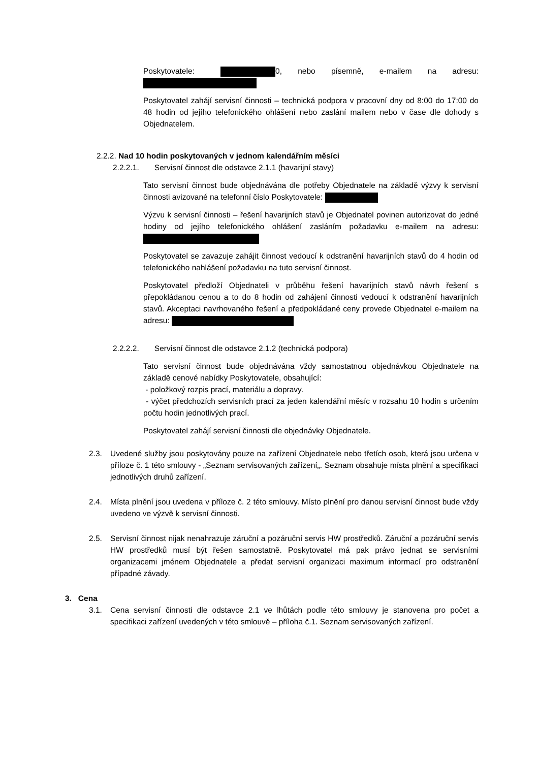Poskytovatele: 0, nebo písemně, e-mailem na adresu:
Poskytovatel zahájí servisní činnosti – technická podpora v pracovní dny od 8:00 do 17:00 do 48 hodin od jejího telefonického ohlášení nebo zaslání mailem nebo v čase dle dohody s Objednatelem.
2.2.2. Nad 10 hodin poskytovaných v jednom kalendářním měsíci
2.2.2.1. Servisní činnost dle odstavce 2.1.1 (havarijní stavy)
Tato servisní činnost bude objednávána dle potřeby Objednatele na základě výzvy k servisní činnosti avizované na telefonní číslo Poskytovatele:
Výzvu k servisní činnosti – řešení havarijních stavů je Objednatel povinen autorizovat do jedné hodiny od jejího telefonického ohlášení zasláním požadavku e-mailem na adresu:
Poskytovatel se zavazuje zahájit činnost vedoucí k odstranění havarijních stavů do 4 hodin od telefonického nahlášení požadavku na tuto servisní činnost.
Poskytovatel předloží Objednateli v průběhu řešení havarijních stavů návrh řešení s přepokládanou cenou a to do 8 hodin od zahájení činnosti vedoucí k odstranění havarijních stavů. Akceptaci navrhovaného řešení a předpokládané ceny provede Objednatel e-mailem na adresu:
2.2.2.2. Servisní činnost dle odstavce 2.1.2 (technická podpora)
Tato servisní činnost bude objednávána vždy samostatnou objednávkou Objednatele na základě cenové nabídky Poskytovatele, obsahující:
- položkový rozpis prací, materiálu a dopravy.
- výčet předchozích servisních prací za jeden kalendářní měsíc v rozsahu 10 hodin s určením počtu hodin jednotlivých prací.
Poskytovatel zahájí servisní činnosti dle objednávky Objednatele.
2.3. Uvedené služby jsou poskytovány pouze na zařízení Objednatele nebo třetích osob, která jsou určena v příloze č. 1 této smlouvy - „Seznam servisovaných zařízení„. Seznam obsahuje místa plnění a specifikaci jednotlivých druhů zařízení.
2.4. Místa plnění jsou uvedena v příloze č. 2 této smlouvy. Místo plnění pro danou servisní činnost bude vždy uvedeno ve výzvě k servisní činnosti.
2.5. Servisní činnost nijak nenahrazuje záruční a pozáruční servis HW prostředků. Záruční a pozáruční servis HW prostředků musí být řešen samostatně. Poskytovatel má pak právo jednat se servisními organizacemi jménem Objednatele a předat servisní organizaci maximum informací pro odstranění případné závady.
3. Cena
3.1. Cena servisní činnosti dle odstavce 2.1 ve lhůtách podle této smlouvy je stanovena pro počet a specifikaci zařízení uvedených v této smlouvě – příloha č.1. Seznam servisovaných zařízení.